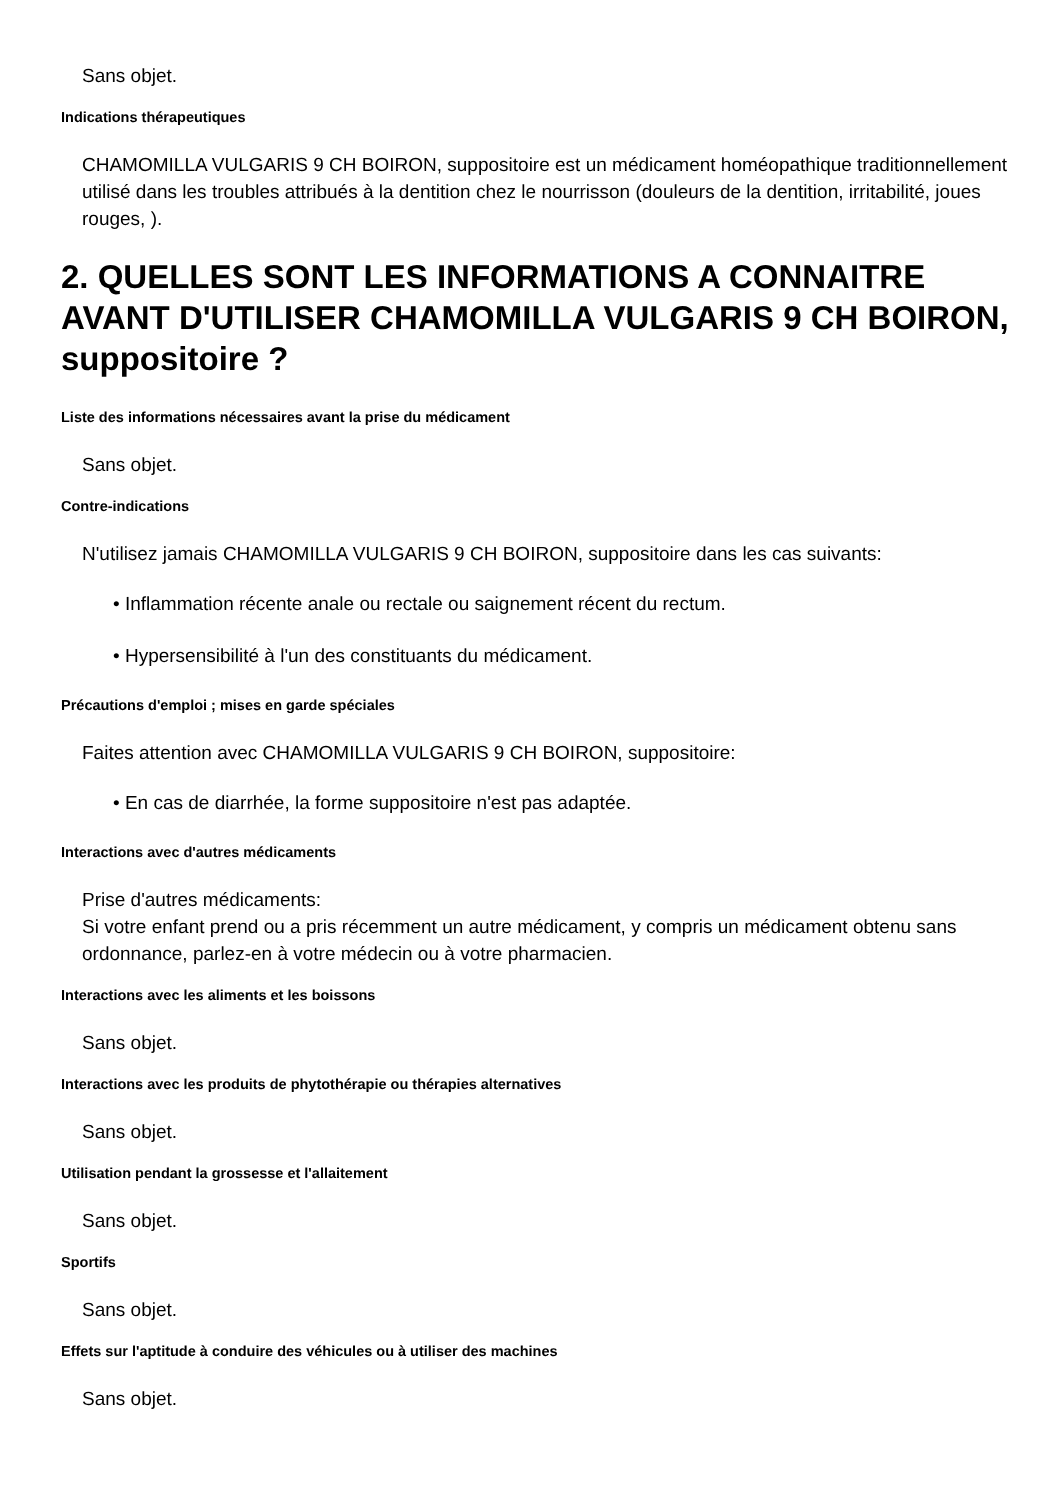Sans objet.
Indications thérapeutiques
CHAMOMILLA VULGARIS 9 CH BOIRON, suppositoire est un médicament homéopathique traditionnellement utilisé dans les troubles attribués à la dentition chez le nourrisson (douleurs de la dentition, irritabilité, joues rouges, ).
2. QUELLES SONT LES INFORMATIONS A CONNAITRE AVANT D'UTILISER CHAMOMILLA VULGARIS 9 CH BOIRON, suppositoire ?
Liste des informations nécessaires avant la prise du médicament
Sans objet.
Contre-indications
N'utilisez jamais CHAMOMILLA VULGARIS 9 CH BOIRON, suppositoire dans les cas suivants:
• Inflammation récente anale ou rectale ou saignement récent du rectum.
• Hypersensibilité à l'un des constituants du médicament.
Précautions d'emploi ; mises en garde spéciales
Faites attention avec CHAMOMILLA VULGARIS 9 CH BOIRON, suppositoire:
• En cas de diarrhée, la forme suppositoire n'est pas adaptée.
Interactions avec d'autres médicaments
Prise d'autres médicaments:
Si votre enfant prend ou a pris récemment un autre médicament, y compris un médicament obtenu sans ordonnance, parlez-en à votre médecin ou à votre pharmacien.
Interactions avec les aliments et les boissons
Sans objet.
Interactions avec les produits de phytothérapie ou thérapies alternatives
Sans objet.
Utilisation pendant la grossesse et l'allaitement
Sans objet.
Sportifs
Sans objet.
Effets sur l'aptitude à conduire des véhicules ou à utiliser des machines
Sans objet.